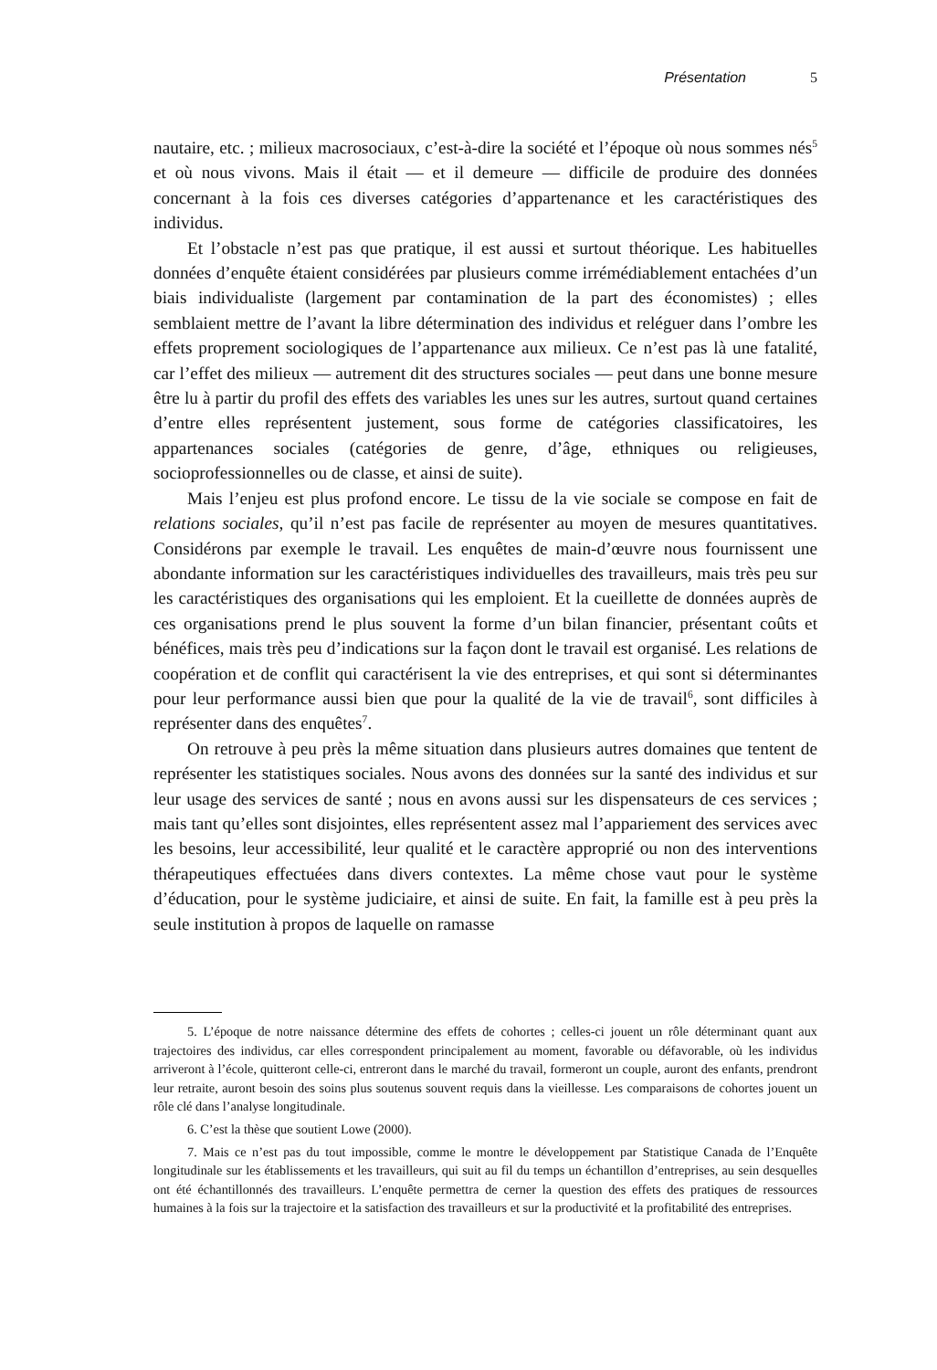Présentation 5
nautaire, etc. ; milieux macrosociaux, c’est-à-dire la société et l’époque où nous sommes nés<sup>5</sup> et où nous vivons. Mais il était — et il demeure — difficile de produire des données concernant à la fois ces diverses catégories d’appartenance et les caractéristiques des individus.
Et l’obstacle n’est pas que pratique, il est aussi et surtout théorique. Les habituelles données d’enquête étaient considérées par plusieurs comme irrémédiablement entachées d’un biais individualiste (largement par contamination de la part des économistes) ; elles semblaient mettre de l’avant la libre détermination des individus et reléguer dans l’ombre les effets proprement sociologiques de l’appartenance aux milieux. Ce n’est pas là une fatalité, car l’effet des milieux — autrement dit des structures sociales — peut dans une bonne mesure être lu à partir du profil des effets des variables les unes sur les autres, surtout quand certaines d’entre elles représentent justement, sous forme de catégories classificatoires, les appartenances sociales (catégories de genre, d’âge, ethniques ou religieuses, socioprofessionnelles ou de classe, et ainsi de suite).
Mais l’enjeu est plus profond encore. Le tissu de la vie sociale se compose en fait de relations sociales, qu’il n’est pas facile de représenter au moyen de mesures quantitatives. Considérons par exemple le travail. Les enquêtes de main-d’œuvre nous fournissent une abondante information sur les caractéristiques individuelles des travailleurs, mais très peu sur les caractéristiques des organisations qui les emploient. Et la cueillette de données auprès de ces organisations prend le plus souvent la forme d’un bilan financier, présentant coûts et bénéfices, mais très peu d’indications sur la façon dont le travail est organisé. Les relations de coopération et de conflit qui caractérisent la vie des entreprises, et qui sont si déterminantes pour leur performance aussi bien que pour la qualité de la vie de travail<sup>6</sup>, sont difficiles à représenter dans des enquêtes<sup>7</sup>.
On retrouve à peu près la même situation dans plusieurs autres domaines que tentent de représenter les statistiques sociales. Nous avons des données sur la santé des individus et sur leur usage des services de santé ; nous en avons aussi sur les dispensateurs de ces services ; mais tant qu’elles sont disjointes, elles représentent assez mal l’appariement des services avec les besoins, leur accessibilité, leur qualité et le caractère approprié ou non des interventions thérapeutiques effectuées dans divers contextes. La même chose vaut pour le système d’éducation, pour le système judiciaire, et ainsi de suite. En fait, la famille est à peu près la seule institution à propos de laquelle on ramasse
5. L’époque de notre naissance détermine des effets de cohortes ; celles-ci jouent un rôle déterminant quant aux trajectoires des individus, car elles correspondent principalement au moment, favorable ou défavorable, où les individus arriveront à l’école, quitteront celle-ci, entreront dans le marché du travail, formeront un couple, auront des enfants, prendront leur retraite, auront besoin des soins plus soutenus souvent requis dans la vieillesse. Les comparaisons de cohortes jouent un rôle clé dans l’analyse longitudinale.
6. C’est la thèse que soutient Lowe (2000).
7. Mais ce n’est pas du tout impossible, comme le montre le développement par Statistique Canada de l’Enquête longitudinale sur les établissements et les travailleurs, qui suit au fil du temps un échantillon d’entreprises, au sein desquelles ont été échantillonnés des travailleurs. L’enquête permettra de cerner la question des effets des pratiques de ressources humaines à la fois sur la trajectoire et la satisfaction des travailleurs et sur la productivité et la profitabilité des entreprises.